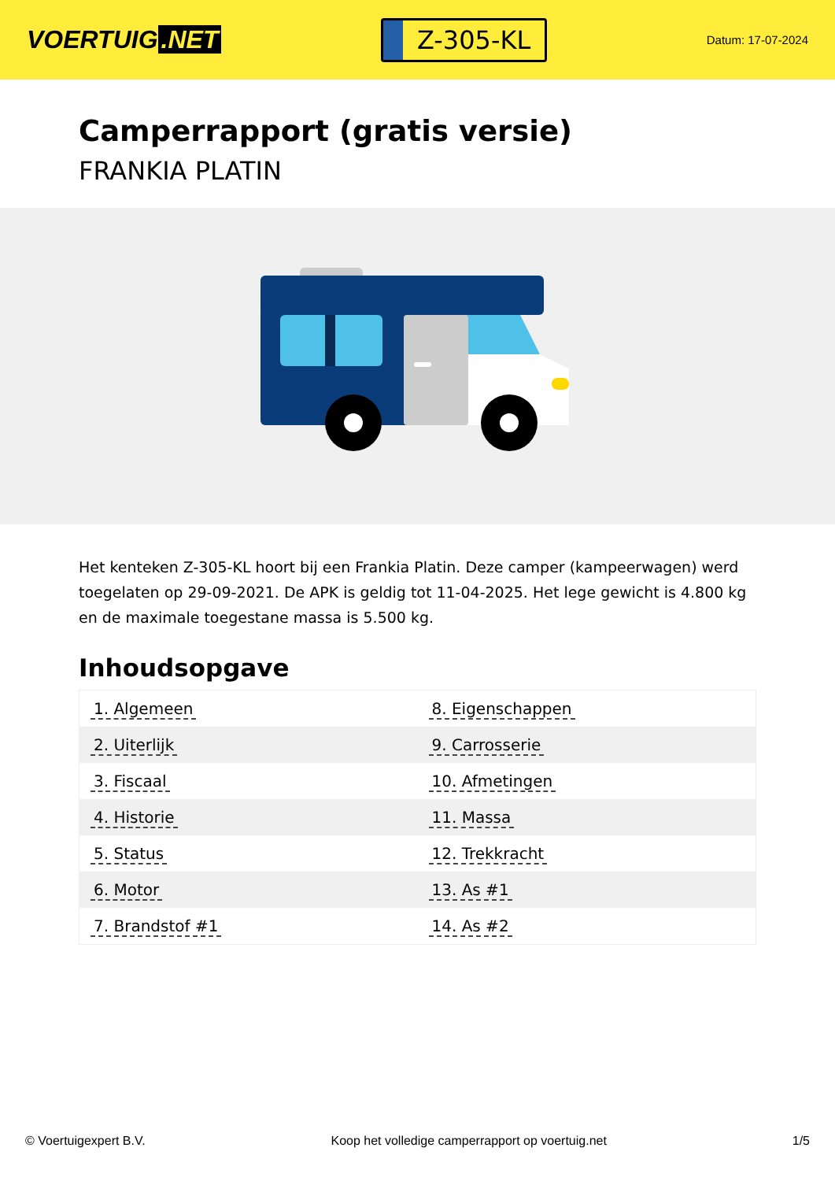VOERTUIG.NET
Z-305-KL
Datum: 17-07-2024
Camperrapport (gratis versie)
FRANKIA PLATIN
Het kenteken Z-305-KL hoort bij een Frankia Platin. Deze camper (kampeerwagen) werd toegelaten op 29-09-2021. De APK is geldig tot 11-04-2025. Het lege gewicht is 4.800 kg en de maximale toegestane massa is 5.500 kg.
Inhoudsopgave
| 1. Algemeen | 8. Eigenschappen |
| 2. Uiterlijk | 9. Carrosserie |
| 3. Fiscaal | 10. Afmetingen |
| 4. Historie | 11. Massa |
| 5. Status | 12. Trekkracht |
| 6. Motor | 13. As #1 |
| 7. Brandstof #1 | 14. As #2 |
© Voertuigexpert B.V. Koop het volledige camperrapport op voertuig.net 1/5